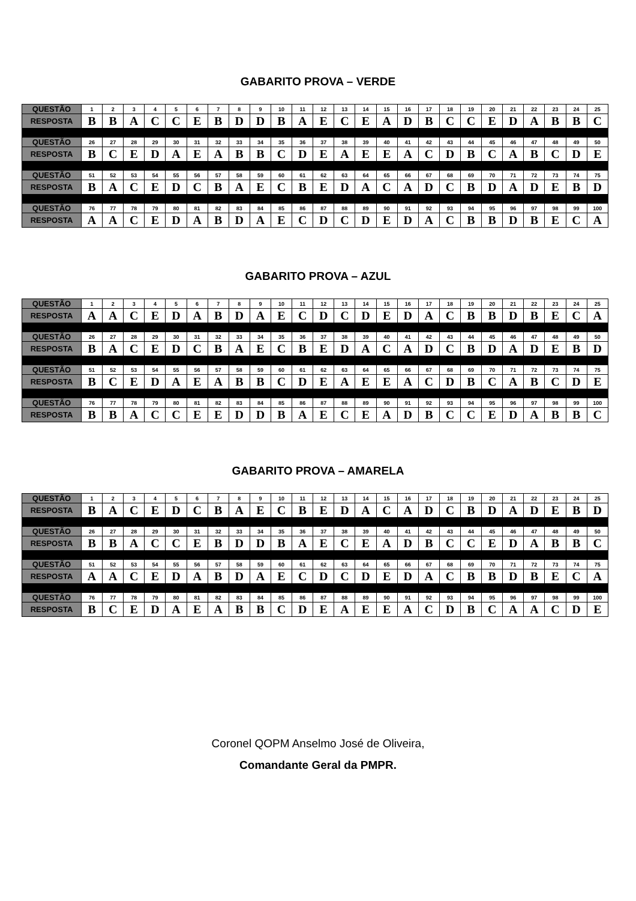GABARITO PROVA – VERDE
| QUESTÃO | 1 | 2 | 3 | 4 | 5 | 6 | 7 | 8 | 9 | 10 | 11 | 12 | 13 | 14 | 15 | 16 | 17 | 18 | 19 | 20 | 21 | 22 | 23 | 24 | 25 |
| RESPOSTA | B | B | A | C | C | E | B | D | D | B | A | E | C | E | A | D | B | C | C | E | D | A | B | B | C |
| QUESTÃO | 26 | 27 | 28 | 29 | 30 | 31 | 32 | 33 | 34 | 35 | 36 | 37 | 38 | 39 | 40 | 41 | 42 | 43 | 44 | 45 | 46 | 47 | 48 | 49 | 50 |
| RESPOSTA | B | C | E | D | A | E | A | B | B | C | D | E | A | E | E | A | C | D | B | C | A | B | C | D | E |
| QUESTÃO | 51 | 52 | 53 | 54 | 55 | 56 | 57 | 58 | 59 | 60 | 61 | 62 | 63 | 64 | 65 | 66 | 67 | 68 | 69 | 70 | 71 | 72 | 73 | 74 | 75 |
| RESPOSTA | B | A | C | E | D | C | B | A | E | C | B | E | D | A | C | A | D | C | B | D | A | D | E | B | D |
| QUESTÃO | 76 | 77 | 78 | 79 | 80 | 81 | 82 | 83 | 84 | 85 | 86 | 87 | 88 | 89 | 90 | 91 | 92 | 93 | 94 | 95 | 96 | 97 | 98 | 99 | 100 |
| RESPOSTA | A | A | C | E | D | A | B | D | A | E | C | D | C | D | E | D | A | C | B | B | D | B | E | C | A |
GABARITO PROVA – AZUL
| QUESTÃO | 1 | 2 | 3 | 4 | 5 | 6 | 7 | 8 | 9 | 10 | 11 | 12 | 13 | 14 | 15 | 16 | 17 | 18 | 19 | 20 | 21 | 22 | 23 | 24 | 25 |
| RESPOSTA | A | A | C | E | D | A | B | D | A | E | C | D | C | D | E | D | A | C | B | B | D | B | E | C | A |
| QUESTÃO | 26 | 27 | 28 | 29 | 30 | 31 | 32 | 33 | 34 | 35 | 36 | 37 | 38 | 39 | 40 | 41 | 42 | 43 | 44 | 45 | 46 | 47 | 48 | 49 | 50 |
| RESPOSTA | B | A | C | E | D | C | B | A | E | C | B | E | D | A | C | A | D | C | B | D | A | D | E | B | D |
| QUESTÃO | 51 | 52 | 53 | 54 | 55 | 56 | 57 | 58 | 59 | 60 | 61 | 62 | 63 | 64 | 65 | 66 | 67 | 68 | 69 | 70 | 71 | 72 | 73 | 74 | 75 |
| RESPOSTA | B | C | E | D | A | E | A | B | B | C | D | E | A | E | E | A | C | D | B | C | A | B | C | D | E |
| QUESTÃO | 76 | 77 | 78 | 79 | 80 | 81 | 82 | 83 | 84 | 85 | 86 | 87 | 88 | 89 | 90 | 91 | 92 | 93 | 94 | 95 | 96 | 97 | 98 | 99 | 100 |
| RESPOSTA | B | B | A | C | C | E | E | D | D | B | A | E | C | E | A | D | B | C | C | E | D | A | B | B | C |
GABARITO PROVA – AMARELA
| QUESTÃO | 1 | 2 | 3 | 4 | 5 | 6 | 7 | 8 | 9 | 10 | 11 | 12 | 13 | 14 | 15 | 16 | 17 | 18 | 19 | 20 | 21 | 22 | 23 | 24 | 25 |
| RESPOSTA | B | A | C | E | D | C | B | A | E | C | B | E | D | A | C | A | D | C | B | D | A | D | E | B | D |
| QUESTÃO | 26 | 27 | 28 | 29 | 30 | 31 | 32 | 33 | 34 | 35 | 36 | 37 | 38 | 39 | 40 | 41 | 42 | 43 | 44 | 45 | 46 | 47 | 48 | 49 | 50 |
| RESPOSTA | B | B | A | C | C | E | B | D | D | B | A | E | C | E | A | D | B | C | C | E | D | A | B | B | C |
| QUESTÃO | 51 | 52 | 53 | 54 | 55 | 56 | 57 | 58 | 59 | 60 | 61 | 62 | 63 | 64 | 65 | 66 | 67 | 68 | 69 | 70 | 71 | 72 | 73 | 74 | 75 |
| RESPOSTA | A | A | C | E | D | A | B | D | A | E | C | D | C | D | E | D | A | C | B | B | D | B | E | C | A |
| QUESTÃO | 76 | 77 | 78 | 79 | 80 | 81 | 82 | 83 | 84 | 85 | 86 | 87 | 88 | 89 | 90 | 91 | 92 | 93 | 94 | 95 | 96 | 97 | 98 | 99 | 100 |
| RESPOSTA | B | C | E | D | A | E | A | B | B | C | D | E | A | E | E | A | C | D | B | C | A | A | C | D | E |
Coronel QOPM Anselmo José de Oliveira,
Comandante Geral da PMPR.